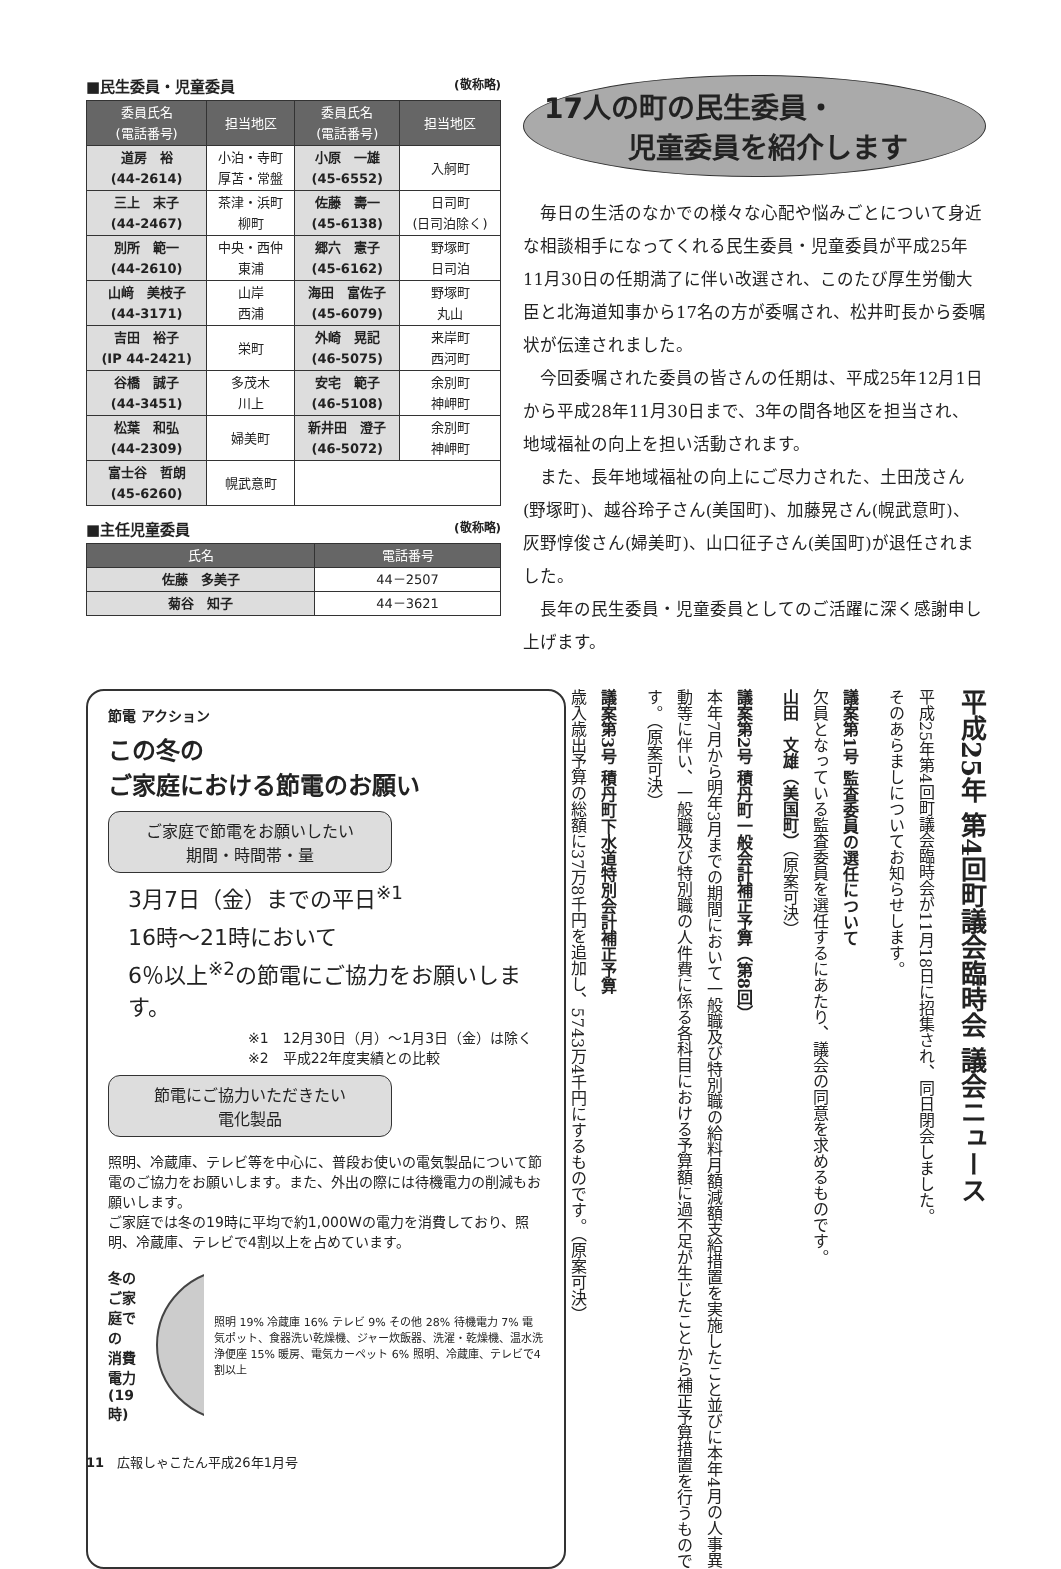■民生委員・児童委員 (敬称略)
| 委員氏名 (電話番号) | 担当地区 | 委員氏名 (電話番号) | 担当地区 |
| --- | --- | --- | --- |
| 道房 裕 (44-2614) | 小泊・寺町 厚苫・常盤 | 小原 一雄 (45-6552) | 入舸町 |
| 三上 末子 (44-2467) | 茶津・浜町 柳町 | 佐藤 壽一 (45-6138) | 日司町 (日司泊除く) |
| 別所 範一 (44-2610) | 中央・西仲 東浦 | 郷六 憲子 (45-6162) | 野塚町 日司泊 |
| 山﨑 美枝子 (44-3171) | 山岸 西浦 | 海田 富佐子 (45-6079) | 野塚町 丸山 |
| 吉田 裕子 (IP 44-2421) | 栄町 | 外崎 晃記 (46-5075) | 来岸町 西河町 |
| 谷橋 誠子 (44-3451) | 多茂木 川上 | 安宅 範子 (46-5108) | 余別町 神岬町 |
| 松葉 和弘 (44-2309) | 婦美町 | 新井田 澄子 (46-5072) | 余別町 神岬町 |
| 富士谷 哲朗 (45-6260) | 幌武意町 | | |
■主任児童委員 (敬称略)
| 氏名 | 電話番号 |
| --- | --- |
| 佐藤 多美子 | 44－2507 |
| 菊谷 知子 | 44－3621 |
17人の町の民生委員・
　　　児童委員を紹介します
毎日の生活のなかでの様々な心配や悩みごとについて身近な相談相手になってくれる民生委員・児童委員が平成25年11月30日の任期満了に伴い改選され、このたび厚生労働大臣と北海道知事から17名の方が委嘱され、松井町長から委嘱状が伝達されました。
今回委嘱された委員の皆さんの任期は、平成25年12月1日から平成28年11月30日まで、3年の間各地区を担当され、地域福祉の向上を担い活動されます。
また、長年地域福祉の向上にご尽力された、土田茂さん(野塚町)、越谷玲子さん(美国町)、加藤晃さん(幌武意町)、灰野惇俊さん(婦美町)、山口征子さん(美国町)が退任されました。
長年の民生委員・児童委員としてのご活躍に深く感謝申し上げます。
節電 アクション
この冬の
ご家庭における節電のお願い
ご家庭で節電をお願いしたい
期間・時間帯・量
3月7日（金）までの平日<sup>※1</sup>
16時～21時において
6％以上<sup>※2</sup>の節電にご協力をお願いします。
※1　12月30日（月）～1月3日（金）は除く
※2　平成22年度実績との比較
節電にご協力いただきたい
電化製品
照明、冷蔵庫、テレビ等を中心に、普段お使いの電気製品について節電のご協力をお願いします。また、外出の際には待機電力の削減もお願いします。
ご家庭では冬の19時に平均で約1,000Wの電力を消費しており、照明、冷蔵庫、テレビで4割以上を占めています。
冬のご家庭での
消費電力(19時)
照明 19% 冷蔵庫 16% テレビ 9% その他 28% 待機電力 7% 電気ポット、食器洗い乾燥機、ジャー炊飯器、洗濯・乾燥機、温水洗浄便座 15% 暖房、電気カーペット 6% 照明、冷蔵庫、テレビで4割以上
平成25年 第4回町議会臨時会 議会ニュース
平成25年第4回町議会臨時会が11月18日に招集され、同日閉会しました。
そのあらましについてお知らせします。
議案第1号 監査委員の選任について
欠員となっている監査委員を選任するにあたり、議会の同意を求めるものです。
山田　文雄（美国町）（原案可決）
議案第2号 積丹町一般会計補正予算（第8回）
本年7月から明年3月までの期間において一般職及び特別職の給料月額減額支給措置を実施したこと並びに本年4月の人事異動等に伴い、一般職及び特別職の人件費に係る各科目における予算額に過不足が生じたことから補正予算措置を行うものです。（原案可決）
議案第3号 積丹町下水道特別会計補正予算
歳入歳出予算の総額に37万8千円を追加し、5743万4千円にするものです。（原案可決）
11　広報しゃこたん平成26年1月号